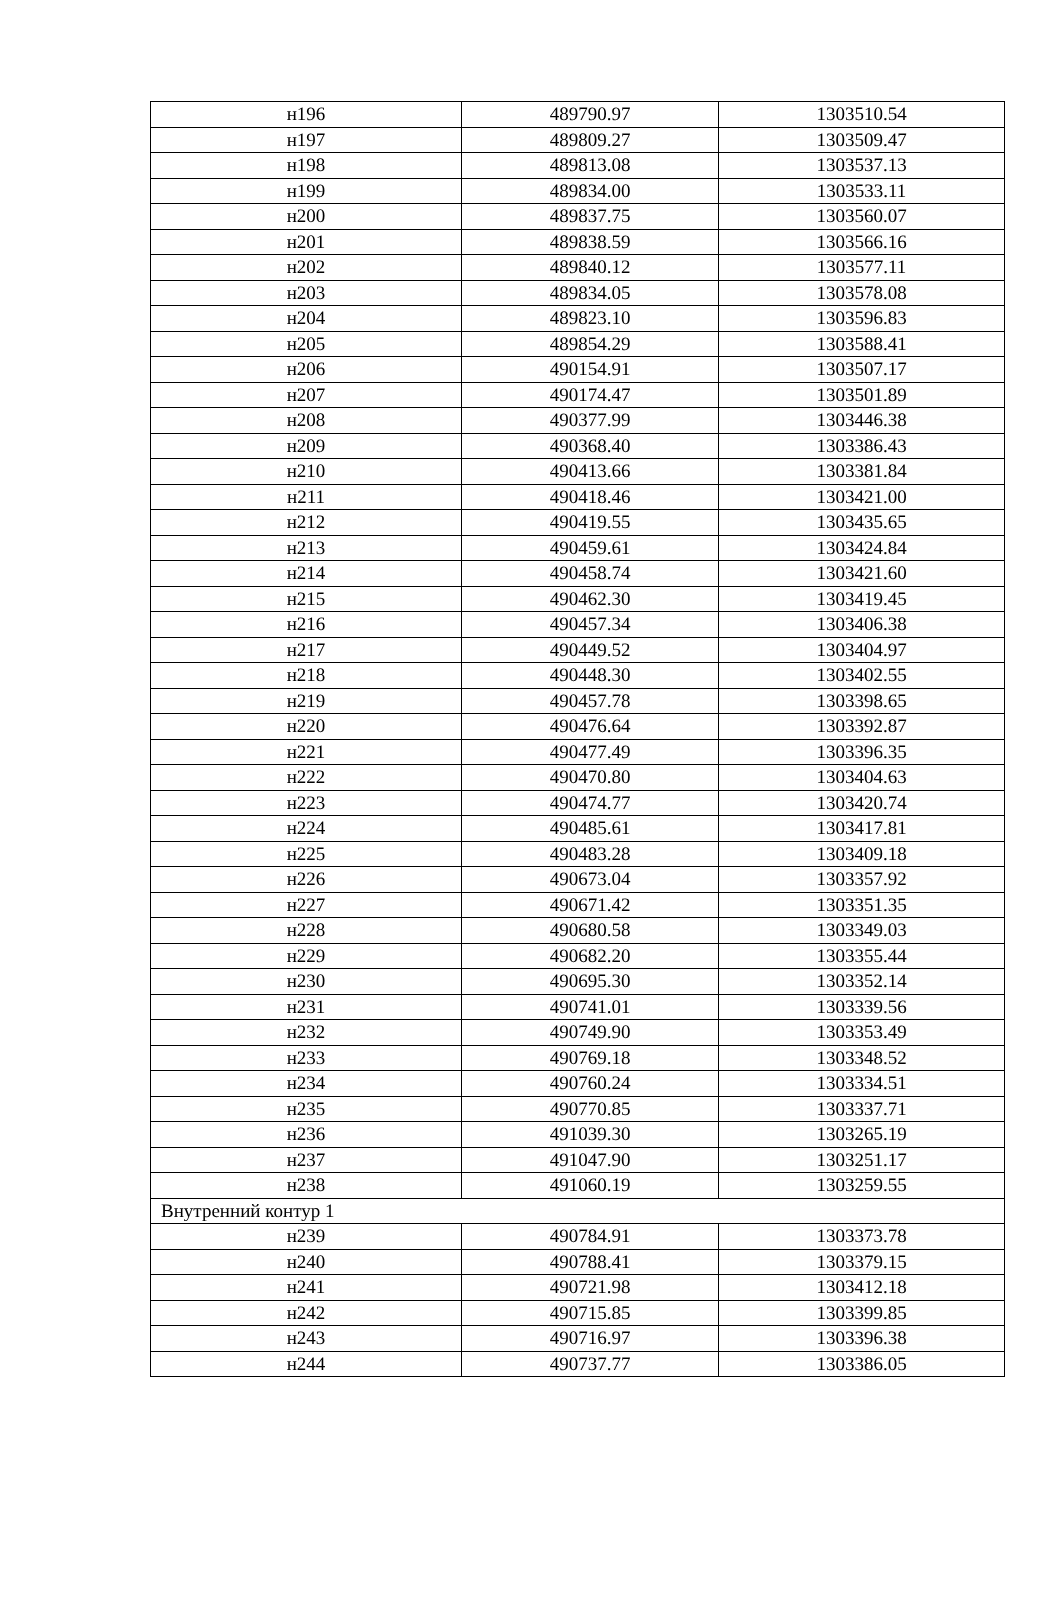| н196 | 489790.97 | 1303510.54 |
| н197 | 489809.27 | 1303509.47 |
| н198 | 489813.08 | 1303537.13 |
| н199 | 489834.00 | 1303533.11 |
| н200 | 489837.75 | 1303560.07 |
| н201 | 489838.59 | 1303566.16 |
| н202 | 489840.12 | 1303577.11 |
| н203 | 489834.05 | 1303578.08 |
| н204 | 489823.10 | 1303596.83 |
| н205 | 489854.29 | 1303588.41 |
| н206 | 490154.91 | 1303507.17 |
| н207 | 490174.47 | 1303501.89 |
| н208 | 490377.99 | 1303446.38 |
| н209 | 490368.40 | 1303386.43 |
| н210 | 490413.66 | 1303381.84 |
| н211 | 490418.46 | 1303421.00 |
| н212 | 490419.55 | 1303435.65 |
| н213 | 490459.61 | 1303424.84 |
| н214 | 490458.74 | 1303421.60 |
| н215 | 490462.30 | 1303419.45 |
| н216 | 490457.34 | 1303406.38 |
| н217 | 490449.52 | 1303404.97 |
| н218 | 490448.30 | 1303402.55 |
| н219 | 490457.78 | 1303398.65 |
| н220 | 490476.64 | 1303392.87 |
| н221 | 490477.49 | 1303396.35 |
| н222 | 490470.80 | 1303404.63 |
| н223 | 490474.77 | 1303420.74 |
| н224 | 490485.61 | 1303417.81 |
| н225 | 490483.28 | 1303409.18 |
| н226 | 490673.04 | 1303357.92 |
| н227 | 490671.42 | 1303351.35 |
| н228 | 490680.58 | 1303349.03 |
| н229 | 490682.20 | 1303355.44 |
| н230 | 490695.30 | 1303352.14 |
| н231 | 490741.01 | 1303339.56 |
| н232 | 490749.90 | 1303353.49 |
| н233 | 490769.18 | 1303348.52 |
| н234 | 490760.24 | 1303334.51 |
| н235 | 490770.85 | 1303337.71 |
| н236 | 491039.30 | 1303265.19 |
| н237 | 491047.90 | 1303251.17 |
| н238 | 491060.19 | 1303259.55 |
| Внутренний контур 1 | | |
| н239 | 490784.91 | 1303373.78 |
| н240 | 490788.41 | 1303379.15 |
| н241 | 490721.98 | 1303412.18 |
| н242 | 490715.85 | 1303399.85 |
| н243 | 490716.97 | 1303396.38 |
| н244 | 490737.77 | 1303386.05 |